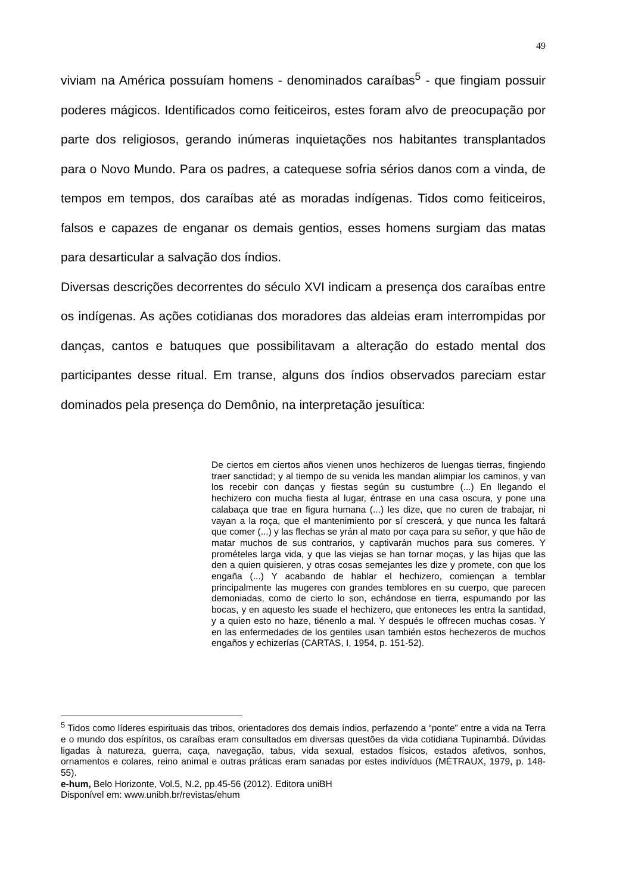49
viviam na América possuíam homens - denominados caraíbas<sup>5</sup> - que fingiam possuir poderes mágicos. Identificados como feiticeiros, estes foram alvo de preocupação por parte dos religiosos, gerando inúmeras inquietações nos habitantes transplantados para o Novo Mundo. Para os padres, a catequese sofria sérios danos com a vinda, de tempos em tempos, dos caraíbas até as moradas indígenas. Tidos como feiticeiros, falsos e capazes de enganar os demais gentios, esses homens surgiam das matas para desarticular a salvação dos índios.
Diversas descrições decorrentes do século XVI indicam a presença dos caraíbas entre os indígenas. As ações cotidianas dos moradores das aldeias eram interrompidas por danças, cantos e batuques que possibilitavam a alteração do estado mental dos participantes desse ritual. Em transe, alguns dos índios observados pareciam estar dominados pela presença do Demônio, na interpretação jesuítica:
De ciertos em ciertos años vienen unos hechizeros de luengas tierras, fingiendo traer sanctidad; y al tiempo de su venida les mandan alimpiar los caminos, y van los recebir con danças y fiestas según su custumbre (...) En llegando el hechizero con mucha fiesta al lugar, éntrase en una casa oscura, y pone una calabaça que trae en figura humana (...) les dize, que no curen de trabajar, ni vayan a la roça, que el mantenimiento por sí crescerá, y que nunca les faltará que comer (...) y las flechas se yrán al mato por caça para su señor, y que hão de matar muchos de sus contrarios, y captivarán muchos para sus comeres. Y promételes larga vida, y que las viejas se han tornar moças, y las hijas que las den a quien quisieren, y otras cosas semejantes les dize y promete, con que los engaña (...) Y acabando de hablar el hechizero, comiençan a temblar principalmente las mugeres con grandes temblores en su cuerpo, que parecen demoniadas, como de cierto lo son, echándose en tierra, espumando por las bocas, y en aquesto les suade el hechizero, que entoneces les entra la santidad, y a quien esto no haze, tiénenlo a mal. Y después le offrecen muchas cosas. Y en las enfermedades de los gentiles usan también estos hechezeros de muchos engaños y echizerías (CARTAS, I, 1954, p. 151-52).
<sup>5</sup> Tidos como líderes espirituais das tribos, orientadores dos demais índios, perfazendo a “ponte” entre a vida na Terra e o mundo dos espíritos, os caraíbas eram consultados em diversas questões da vida cotidiana Tupinambá. Dúvidas ligadas à natureza, guerra, caça, navegação, tabus, vida sexual, estados físicos, estados afetivos, sonhos, ornamentos e colares, reino animal e outras práticas eram sanadas por estes indivíduos (MÉTRAUX, 1979, p. 148-55).
e-hum, Belo Horizonte, Vol.5, N.2, pp.45-56 (2012). Editora uniBH
Disponível em: www.unibh.br/revistas/ehum